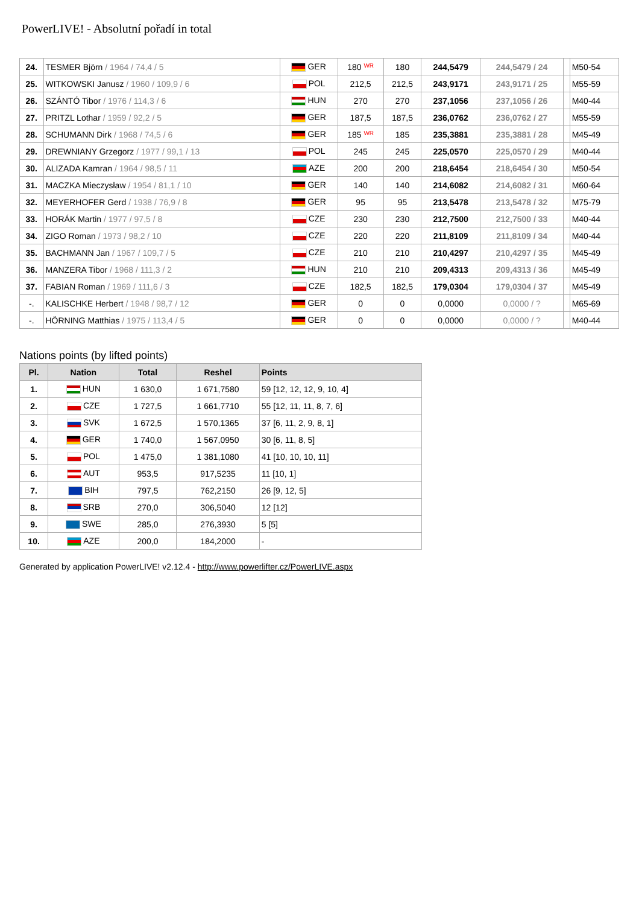PowerLIVE! - Absolutní pořadí in total
| 24. | TESMER Björn / 1964 / 74,4 / 5 | GER | 180 WR | 180 | 244,5479 | 244,5479 / 24 | | M50-54 |
| 25. | WITKOWSKI Janusz / 1960 / 109,9 / 6 | POL | 212,5 | 212,5 | 243,9171 | 243,9171 / 25 | | M55-59 |
| 26. | SZÁNTÓ Tibor / 1976 / 114,3 / 6 | HUN | 270 | 270 | 237,1056 | 237,1056 / 26 | | M40-44 |
| 27. | PRITZL Lothar / 1959 / 92,2 / 5 | GER | 187,5 | 187,5 | 236,0762 | 236,0762 / 27 | | M55-59 |
| 28. | SCHUMANN Dirk / 1968 / 74,5 / 6 | GER | 185 WR | 185 | 235,3881 | 235,3881 / 28 | | M45-49 |
| 29. | DREWNIANY Grzegorz / 1977 / 99,1 / 13 | POL | 245 | 245 | 225,0570 | 225,0570 / 29 | | M40-44 |
| 30. | ALIZADA Kamran / 1964 / 98,5 / 11 | AZE | 200 | 200 | 218,6454 | 218,6454 / 30 | | M50-54 |
| 31. | MACZKA Mieczysław / 1954 / 81,1 / 10 | GER | 140 | 140 | 214,6082 | 214,6082 / 31 | | M60-64 |
| 32. | MEYERHOFER Gerd / 1938 / 76,9 / 8 | GER | 95 | 95 | 213,5478 | 213,5478 / 32 | | M75-79 |
| 33. | HORÁK Martin / 1977 / 97,5 / 8 | CZE | 230 | 230 | 212,7500 | 212,7500 / 33 | | M40-44 |
| 34. | ZIGO Roman / 1973 / 98,2 / 10 | CZE | 220 | 220 | 211,8109 | 211,8109 / 34 | | M40-44 |
| 35. | BACHMANN Jan / 1967 / 109,7 / 5 | CZE | 210 | 210 | 210,4297 | 210,4297 / 35 | | M45-49 |
| 36. | MANZERA Tibor / 1968 / 111,3 / 2 | HUN | 210 | 210 | 209,4313 | 209,4313 / 36 | | M45-49 |
| 37. | FABIAN Roman / 1969 / 111,6 / 3 | CZE | 182,5 | 182,5 | 179,0304 | 179,0304 / 37 | | M45-49 |
| -. | KALISCHKE Herbert / 1948 / 98,7 / 12 | GER | 0 | 0 | 0,0000 | 0,0000 / ? | | M65-69 |
| -. | HÖRNING Matthias / 1975 / 113,4 / 5 | GER | 0 | 0 | 0,0000 | 0,0000 / ? | | M40-44 |
Nations points (by lifted points)
| Pl. | Nation | Total | Reshel | Points |
| --- | --- | --- | --- | --- |
| 1. | HUN | 1 630,0 | 1 671,7580 | 59 [12, 12, 12, 9, 10, 4] |
| 2. | CZE | 1 727,5 | 1 661,7710 | 55 [12, 11, 11, 8, 7, 6] |
| 3. | SVK | 1 672,5 | 1 570,1365 | 37 [6, 11, 2, 9, 8, 1] |
| 4. | GER | 1 740,0 | 1 567,0950 | 30 [6, 11, 8, 5] |
| 5. | POL | 1 475,0 | 1 381,1080 | 41 [10, 10, 10, 11] |
| 6. | AUT | 953,5 | 917,5235 | 11 [10, 1] |
| 7. | BIH | 797,5 | 762,2150 | 26 [9, 12, 5] |
| 8. | SRB | 270,0 | 306,5040 | 12 [12] |
| 9. | SWE | 285,0 | 276,3930 | 5 [5] |
| 10. | AZE | 200,0 | 184,2000 | - |
Generated by application PowerLIVE! v2.12.4 - http://www.powerlifter.cz/PowerLIVE.aspx